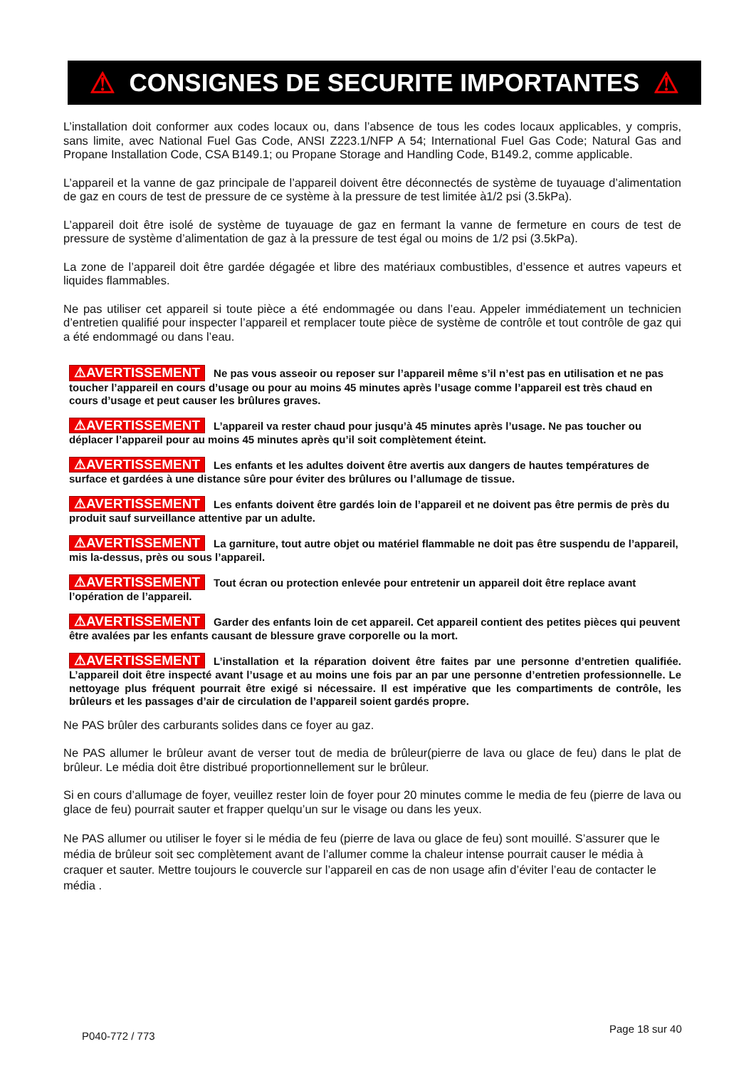⚠ CONSIGNES DE SECURITE IMPORTANTES ⚠
L’installation doit conformer aux codes locaux ou, dans l’absence de tous les codes locaux applicables, y compris, sans limite, avec National Fuel Gas Code, ANSI Z223.1/NFP A 54; International Fuel Gas Code; Natural Gas and Propane Installation Code, CSA B149.1; ou Propane Storage and Handling Code, B149.2, comme applicable.
L’appareil et la vanne de gaz principale de l’appareil doivent être déconnectés de système de tuyauage d’alimentation de gaz en cours de test de pressure de ce système à la pressure de test limitée à1/2 psi (3.5kPa).
L’appareil doit être isolé de système de tuyauage de gaz en fermant la vanne de fermeture en cours de test de pressure de système d’alimentation de gaz à la pressure de test égal ou moins de 1/2 psi (3.5kPa).
La zone de l’appareil doit être gardée dégagée et libre des matériaux combustibles, d’essence et autres vapeurs et liquides flammables.
Ne pas utiliser cet appareil si toute pièce a été endommagée ou dans l’eau. Appeler immédiatement un technicien d’entretien qualifié pour inspecter l’appareil et remplacer toute pièce de système de contrôle et tout contrôle de gaz qui a été endommagé ou dans l’eau.
⚠AVERTISSEMENT Ne pas vous asseoir ou reposer sur l’appareil même s’il n’est pas en utilisation et ne pas toucher l’appareil en cours d’usage ou pour au moins 45 minutes après l’usage comme l’appareil est très chaud en cours d’usage et peut causer les brûlures graves.
⚠AVERTISSEMENT L’appareil va rester chaud pour jusqu’à 45 minutes après l’usage. Ne pas toucher ou déplacer l’appareil pour au moins 45 minutes après qu’il soit complètement éteint.
⚠AVERTISSEMENT Les enfants et les adultes doivent être avertis aux dangers de hautes températures de surface et gardées à une distance sûre pour éviter des brûlures ou l’allumage de tissue.
⚠AVERTISSEMENT Les enfants doivent être gardés loin de l’appareil et ne doivent pas être permis de près du produit sauf surveillance attentive par un adulte.
⚠AVERTISSEMENT La garniture, tout autre objet ou matériel flammable ne doit pas être suspendu de l’appareil, mis la-dessus, près ou sous l’appareil.
⚠AVERTISSEMENT Tout écran ou protection enlevée pour entretenir un appareil doit être replace avant l’opération de l’appareil.
⚠AVERTISSEMENT Garder des enfants loin de cet appareil. Cet appareil contient des petites pièces qui peuvent être avalées par les enfants causant de blessure grave corporelle ou la mort.
⚠AVERTISSEMENT L’installation et la réparation doivent être faites par une personne d’entretien qualifiée. L’appareil doit être inspecté avant l’usage et au moins une fois par an par une personne d’entretien professionnelle. Le nettoyage plus fréquent pourrait être exigé si nécessaire. Il est impérative que les compartiments de contrôle, les brûleurs et les passages d’air de circulation de l’appareil soient gardés propre.
Ne PAS brûler des carburants solides dans ce foyer au gaz.
Ne PAS allumer le brûleur avant de verser tout de media de brûleur(pierre de lava ou glace de feu) dans le plat de brûleur. Le média doit être distribué proportionnellement sur le brûleur.
Si en cours d’allumage de foyer, veuillez rester loin de foyer pour 20 minutes comme le media de feu (pierre de lava ou glace de feu) pourrait sauter et frapper quelqu’un sur le visage ou dans les yeux.
Ne PAS allumer ou utiliser le foyer si le média de feu (pierre de lava ou glace de feu) sont mouillé. S’assurer que le média de brûleur soit sec complètement avant de l’allumer comme la chaleur intense pourrait causer le média à craquer et sauter. Mettre toujours le couvercle sur l’appareil en cas de non usage afin d’éviter l’eau de contacter le média .
P040-772 / 773
Page 18 sur 40